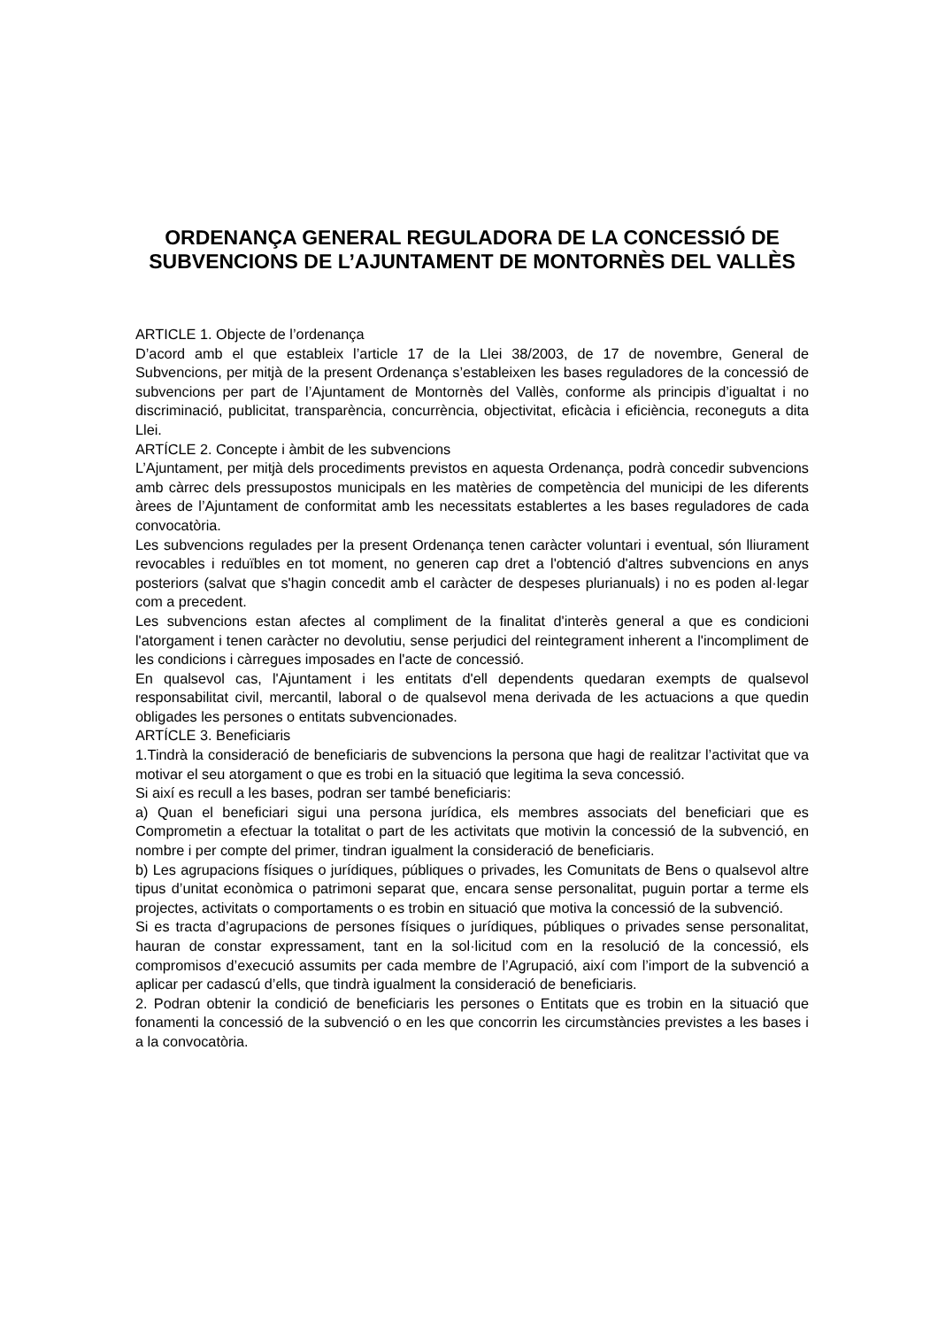ORDENANÇA GENERAL REGULADORA DE LA CONCESSIÓ DE SUBVENCIONS DE L’AJUNTAMENT DE MONTORNÈS DEL VALLÈS
ARTICLE 1. Objecte de l’ordenança
D’acord amb el que estableix l’article 17 de la Llei 38/2003, de 17 de novembre, General de Subvencions, per mitjà de la present Ordenança s’estableixen les bases reguladores de la concessió de subvencions per part de l’Ajuntament de Montornès del Vallès, conforme als principis d’igualtat i no discriminació, publicitat, transparència, concurrència, objectivitat, eficàcia i eficiència, reconeguts a dita Llei.
ARTÍCLE 2. Concepte i àmbit de les subvencions
L’Ajuntament, per mitjà dels procediments previstos en aquesta Ordenança, podrà concedir subvencions amb càrrec dels pressupostos municipals en les matèries de competència del municipi de les diferents àrees de l’Ajuntament de conformitat amb les necessitats establertes a les bases reguladores de cada convocatòria.
Les subvencions regulades per la present Ordenança tenen caràcter voluntari i eventual, són lliurament revocables i reduïbles en tot moment, no generen cap dret a l'obtenció d'altres subvencions en anys posteriors (salvat que s'hagin concedit amb el caràcter de despeses plurianuals) i no es poden al·legar com a precedent.
Les subvencions estan afectes al compliment de la finalitat d'interès general a que es condicioni l'atorgament i tenen caràcter no devolutiu, sense perjudici del reintegrament inherent a l'incompliment de les condicions i càrregues imposades en l'acte de concessió.
En qualsevol cas, l'Ajuntament i les entitats d'ell dependents quedaran exempts de qualsevol responsabilitat civil, mercantil, laboral o de qualsevol mena derivada de les actuacions a que quedin obligades les persones o entitats subvencionades.
ARTÍCLE 3. Beneficiaris
1.Tindrà la consideració de beneficiaris de subvencions la persona que hagi de realitzar l’activitat que va motivar el seu atorgament o que es trobi en la situació que legitima la seva concessió.
Si així es recull a les bases, podran ser també beneficiaris:
a) Quan el beneficiari sigui una persona jurídica, els membres associats del beneficiari que es Comprometin a efectuar la totalitat o part de les activitats que motivin la concessió de la subvenció, en nombre i per compte del primer, tindran igualment la consideració de beneficiaris.
b) Les agrupacions físiques o jurídiques, públiques o privades, les Comunitats de Bens o qualsevol altre tipus d’unitat econòmica o patrimoni separat que, encara sense personalitat, puguin portar a terme els projectes, activitats o comportaments o es trobin en situació que motiva la concessió de la subvenció.
Si es tracta d’agrupacions de persones físiques o jurídiques, públiques o privades sense personalitat, hauran de constar expressament, tant en la sol·licitud com en la resolució de la concessió, els compromisos d’execució assumits per cada membre de l’Agrupació, així com l’import de la subvenció a aplicar per cadascú d’ells, que tindrà igualment la consideració de beneficiaris.
2. Podran obtenir la condició de beneficiaris les persones o Entitats que es trobin en la situació que fonamenti la concessió de la subvenció o en les que concorrin les circumstàncies previstes a les bases i a la convocatòria.